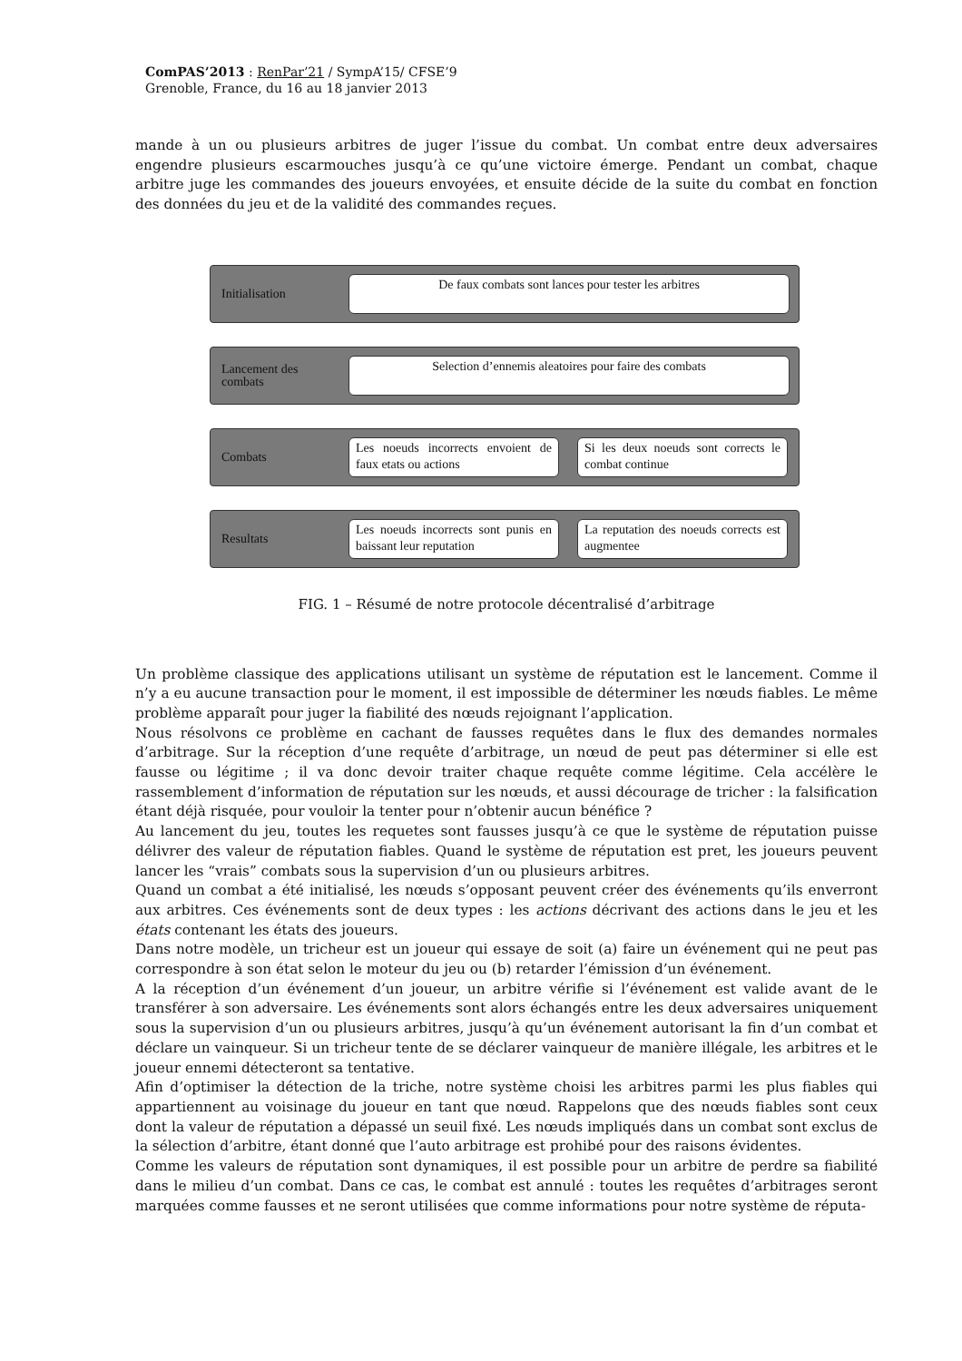ComPAS’2013 : RenPar’21 / SympA’15/ CFSE’9
Grenoble, France, du 16 au 18 janvier 2013
mande à un ou plusieurs arbitres de juger l’issue du combat. Un combat entre deux adversaires engendre plusieurs escarmouches jusqu’à ce qu’une victoire émerge. Pendant un combat, chaque arbitre juge les commandes des joueurs envoyées, et ensuite décide de la suite du combat en fonction des données du jeu et de la validité des commandes reçues.
Initialisation
De faux combats sont lances pour tester les arbitres
Lancement des
combats
Selection d’ennemis aleatoires pour faire des combats
Combats
Les noeuds incorrects envoient de faux etats ou actions
Si les deux noeuds sont corrects le combat continue
Resultats
Les noeuds incorrects sont punis en baissant leur reputation
La reputation des noeuds corrects est augmentee
FIG. 1 – Résumé de notre protocole décentralisé d’arbitrage
Un problème classique des applications utilisant un système de réputation est le lancement. Comme il n’y a eu aucune transaction pour le moment, il est impossible de déterminer les nœuds fiables. Le même problème apparaît pour juger la fiabilité des nœuds rejoignant l’application.
Nous résolvons ce problème en cachant de fausses requêtes dans le flux des demandes normales d’arbitrage. Sur la réception d’une requête d’arbitrage, un nœud de peut pas déterminer si elle est fausse ou légitime ; il va donc devoir traiter chaque requête comme légitime. Cela accélère le rassemblement d’information de réputation sur les nœuds, et aussi décourage de tricher : la falsification étant déjà risquée, pour vouloir la tenter pour n’obtenir aucun bénéfice ?
Au lancement du jeu, toutes les requetes sont fausses jusqu’à ce que le système de réputation puisse délivrer des valeur de réputation fiables. Quand le système de réputation est pret, les joueurs peuvent lancer les “vrais” combats sous la supervision d’un ou plusieurs arbitres.
Quand un combat a été initialisé, les nœuds s’opposant peuvent créer des événements qu’ils enverront aux arbitres. Ces événements sont de deux types : les actions décrivant des actions dans le jeu et les états contenant les états des joueurs.
Dans notre modèle, un tricheur est un joueur qui essaye de soit (a) faire un événement qui ne peut pas correspondre à son état selon le moteur du jeu ou (b) retarder l’émission d’un événement.
A la réception d’un événement d’un joueur, un arbitre vérifie si l’événement est valide avant de le transférer à son adversaire. Les événements sont alors échangés entre les deux adversaires uniquement sous la supervision d’un ou plusieurs arbitres, jusqu’à qu’un événement autorisant la fin d’un combat et déclare un vainqueur. Si un tricheur tente de se déclarer vainqueur de manière illégale, les arbitres et le joueur ennemi détecteront sa tentative.
Afin d’optimiser la détection de la triche, notre système choisi les arbitres parmi les plus fiables qui appartiennent au voisinage du joueur en tant que nœud. Rappelons que des nœuds fiables sont ceux dont la valeur de réputation a dépassé un seuil fixé. Les nœuds impliqués dans un combat sont exclus de la sélection d’arbitre, étant donné que l’auto arbitrage est prohibé pour des raisons évidentes.
Comme les valeurs de réputation sont dynamiques, il est possible pour un arbitre de perdre sa fiabilité dans le milieu d’un combat. Dans ce cas, le combat est annulé : toutes les requêtes d’arbitrages seront marquées comme fausses et ne seront utilisées que comme informations pour notre système de réputa-